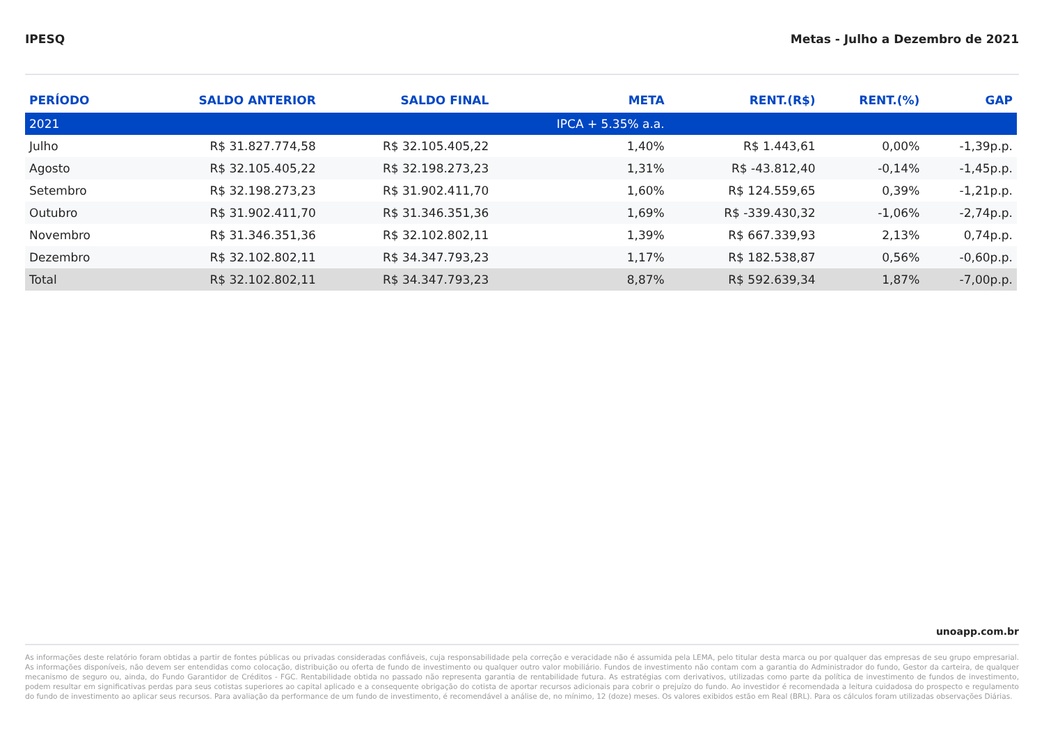IPESQ Metas - Julho a Dezembro de 2021
| PERÍODO | SALDO ANTERIOR | SALDO FINAL | META | RENT.(R$) | RENT.(%) | GAP |
| --- | --- | --- | --- | --- | --- | --- |
| 2021 | | | IPCA + 5.35% a.a. | | | |
| Julho | R$ 31.827.774,58 | R$ 32.105.405,22 | 1,40% | R$ 1.443,61 | 0,00% | -1,39p.p. |
| Agosto | R$ 32.105.405,22 | R$ 32.198.273,23 | 1,31% | R$ -43.812,40 | -0,14% | -1,45p.p. |
| Setembro | R$ 32.198.273,23 | R$ 31.902.411,70 | 1,60% | R$ 124.559,65 | 0,39% | -1,21p.p. |
| Outubro | R$ 31.902.411,70 | R$ 31.346.351,36 | 1,69% | R$ -339.430,32 | -1,06% | -2,74p.p. |
| Novembro | R$ 31.346.351,36 | R$ 32.102.802,11 | 1,39% | R$ 667.339,93 | 2,13% | 0,74p.p. |
| Dezembro | R$ 32.102.802,11 | R$ 34.347.793,23 | 1,17% | R$ 182.538,87 | 0,56% | -0,60p.p. |
| Total | R$ 32.102.802,11 | R$ 34.347.793,23 | 8,87% | R$ 592.639,34 | 1,87% | -7,00p.p. |
unoapp.com.br
As informações deste relatório foram obtidas a partir de fontes públicas ou privadas consideradas confiáveis, cuja responsabilidade pela correção e veracidade não é assumida pela LEMA, pelo titular desta marca ou por qualquer das empresas de seu grupo empresarial. As informações disponíveis, não devem ser entendidas como colocação, distribuição ou oferta de fundo de investimento ou qualquer outro valor mobiliário. Fundos de investimento não contam com a garantia do Administrador do fundo, Gestor da carteira, de qualquer mecanismo de seguro ou, ainda, do Fundo Garantidor de Créditos - FGC. Rentabilidade obtida no passado não representa garantia de rentabilidade futura. As estratégias com derivativos, utilizadas como parte da política de investimento de fundos de investimento, podem resultar em significativas perdas para seus cotistas superiores ao capital aplicado e a consequente obrigação do cotista de aportar recursos adicionais para cobrir o prejuízo do fundo. Ao investidor é recomendada a leitura cuidadosa do prospecto e regulamento do fundo de investimento ao aplicar seus recursos. Para avaliação da performance de um fundo de investimento, é recomendável a análise de, no mínimo, 12 (doze) meses. Os valores exibidos estão em Real (BRL). Para os cálculos foram utilizadas observações Diárias.